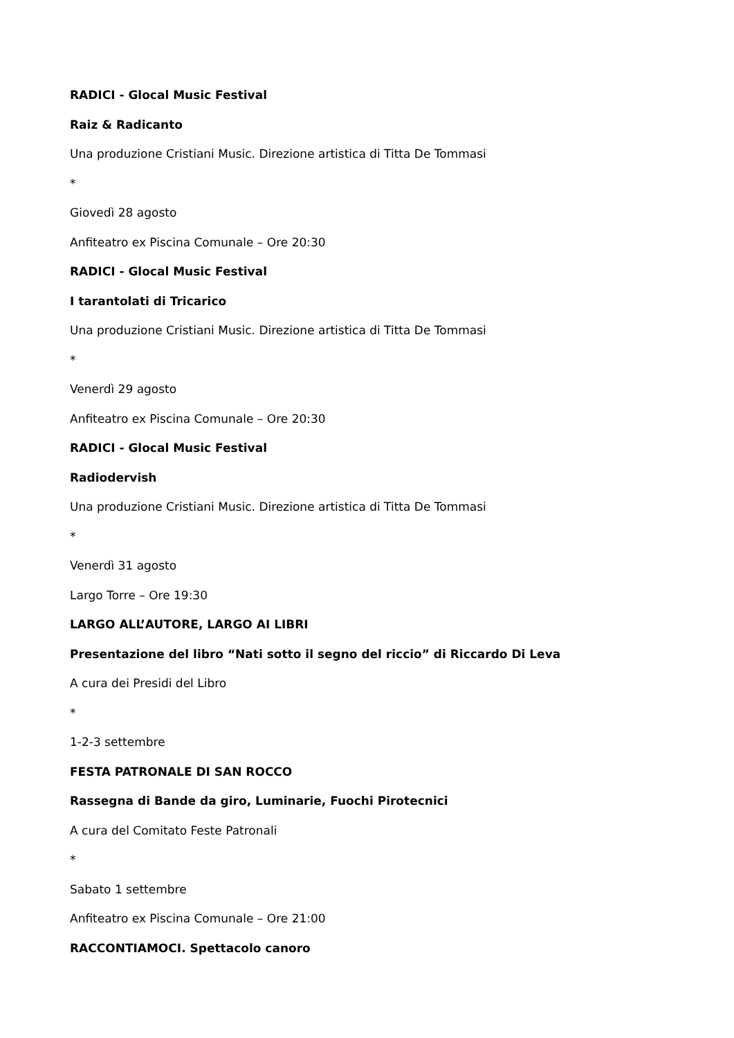RADICI - Glocal Music Festival
Raiz & Radicanto
Una produzione Cristiani Music. Direzione artistica di Titta De Tommasi
*
Giovedì 28 agosto
Anfiteatro ex Piscina Comunale – Ore 20:30
RADICI - Glocal Music Festival
I tarantolati di Tricarico
Una produzione Cristiani Music. Direzione artistica di Titta De Tommasi
*
Venerdì 29 agosto
Anfiteatro ex Piscina Comunale – Ore 20:30
RADICI - Glocal Music Festival
Radiodervish
Una produzione Cristiani Music. Direzione artistica di Titta De Tommasi
*
Venerdì 31 agosto
Largo Torre – Ore 19:30
LARGO ALL’AUTORE, LARGO AI LIBRI
Presentazione del libro “Nati sotto il segno del riccio” di Riccardo Di Leva
A cura dei Presidi del Libro
*
1-2-3 settembre
FESTA PATRONALE DI SAN ROCCO
Rassegna di Bande da giro, Luminarie, Fuochi Pirotecnici
A cura del Comitato Feste Patronali
*
Sabato 1 settembre
Anfiteatro ex Piscina Comunale – Ore 21:00
RACCONTIAMOCI. Spettacolo canoro